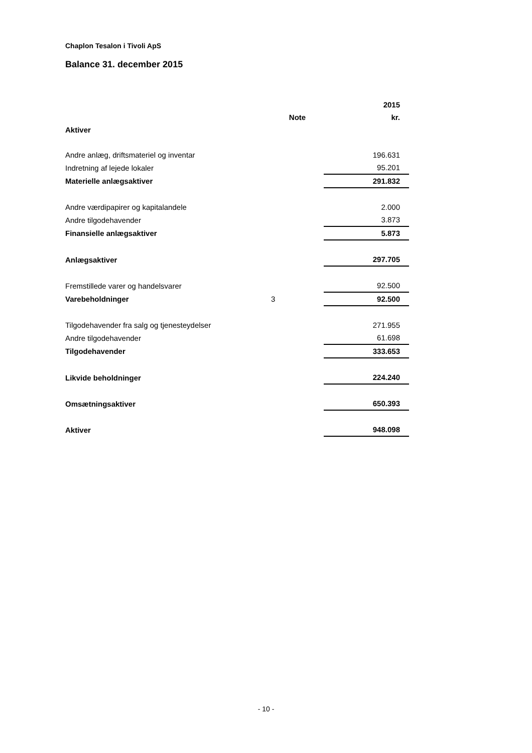Chaplon Tesalon i Tivoli ApS
Balance 31. december 2015
| | | 2015 |
| | Note | kr. |
| Aktiver | | |
| Andre anlæg, driftsmateriel og inventar | | 196.631 |
| Indretning af lejede lokaler | | 95.201 |
| Materielle anlægsaktiver | | 291.832 |
| Andre værdipapirer og kapitalandele | | 2.000 |
| Andre tilgodehavender | | 3.873 |
| Finansielle anlægsaktiver | | 5.873 |
| Anlægsaktiver | | 297.705 |
| Fremstillede varer og handelsvarer | | 92.500 |
| Varebeholdninger | 3 | 92.500 |
| Tilgodehavender fra salg og tjenesteydelser | | 271.955 |
| Andre tilgodehavender | | 61.698 |
| Tilgodehavender | | 333.653 |
| Likvide beholdninger | | 224.240 |
| Omsætningsaktiver | | 650.393 |
| Aktiver | | 948.098 |
- 10 -